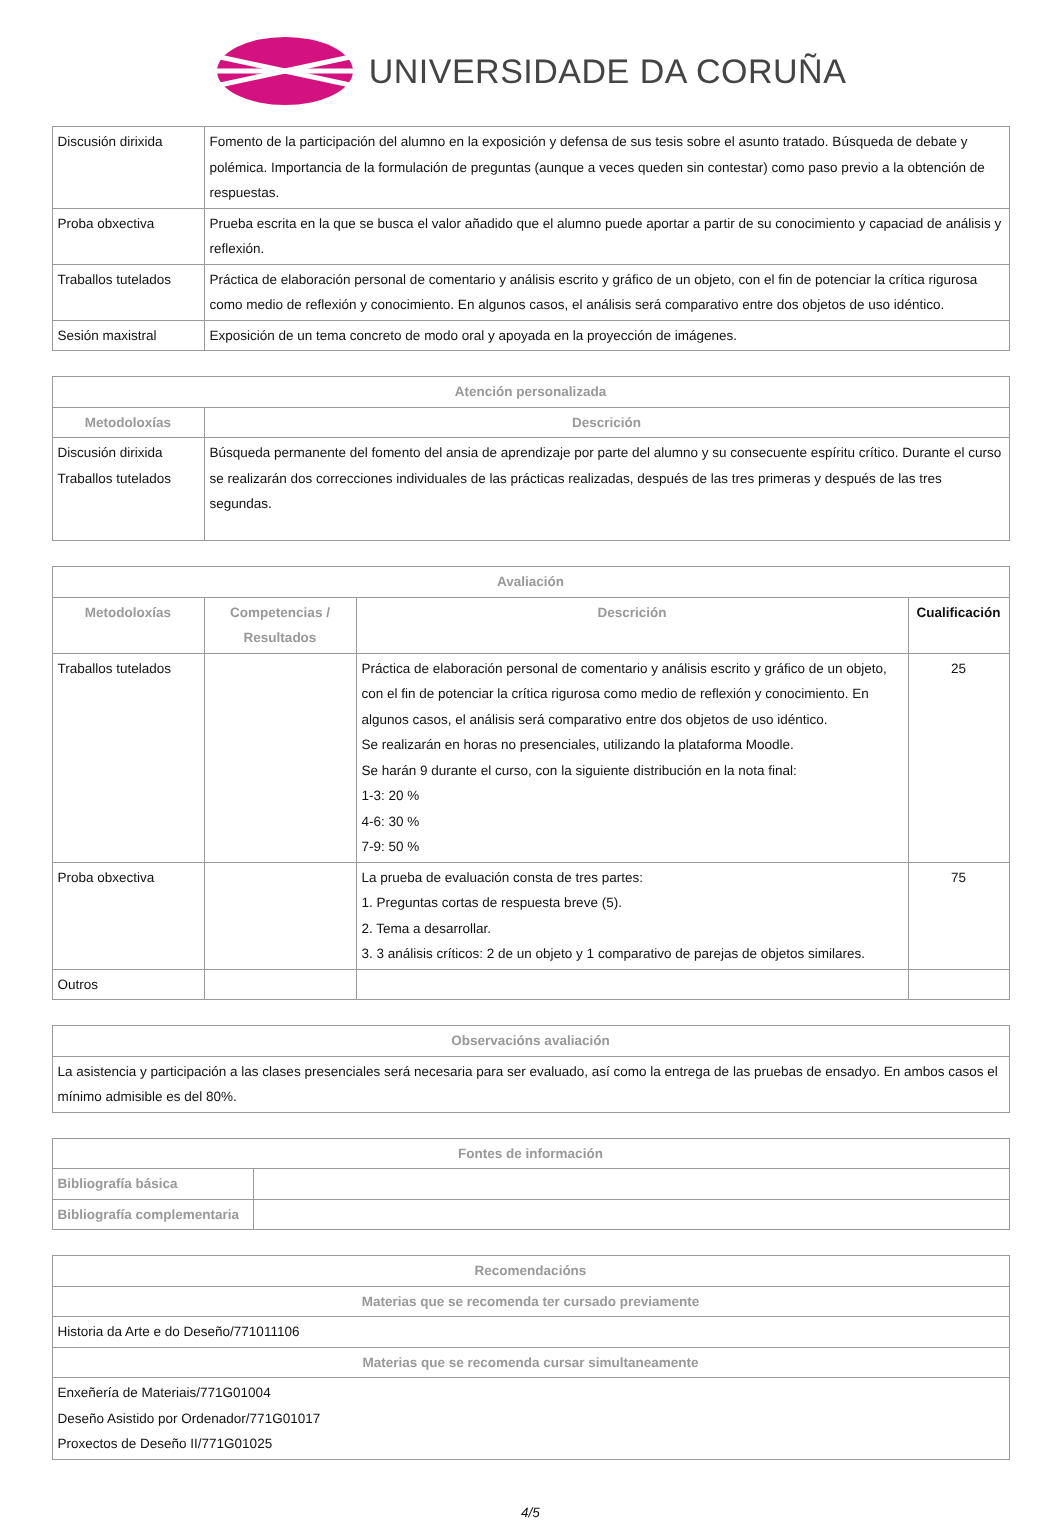UNIVERSIDADE DA CORUÑA
| Discusión dirixida | Fomento de la participación del alumno en la exposición y defensa de sus tesis sobre el asunto tratado. Búsqueda de debate y polémica. Importancia de la formulación de preguntas (aunque a veces queden sin contestar) como paso previo a la obtención de respuestas. |
| Proba obxectiva | Prueba escrita en la que se busca el valor añadido que el alumno puede aportar a partir de su conocimiento y capaciad de análisis y reflexión. |
| Traballos tutelados | Práctica de elaboración personal de comentario y análisis escrito y gráfico de un objeto, con el fin de potenciar la crítica rigurosa como medio de reflexión y conocimiento. En algunos casos, el análisis será comparativo entre dos objetos de uso idéntico. |
| Sesión maxistral | Exposición de un tema concreto de modo oral y apoyada en la proyección de imágenes. |
| Atención personalizada | |
| --- | --- |
| Metodoloxías | Descrición |
| Discusión dirixida Traballos tutelados | Búsqueda permanente del fomento del ansia de aprendizaje por parte del alumno y su consecuente espíritu crítico. Durante el curso se realizarán dos correcciones individuales de las prácticas realizadas, después de las tres primeras y después de las tres segundas. |
| Avaliación | | | |
| --- | --- | --- | --- |
| Metodoloxías | Competencias / Resultados | Descrición | Cualificación |
| Traballos tutelados | | Práctica de elaboración personal de comentario y análisis escrito y gráfico de un objeto, con el fin de potenciar la crítica rigurosa como medio de reflexión y conocimiento. En algunos casos, el análisis será comparativo entre dos objetos de uso idéntico. Se realizarán en horas no presenciales, utilizando la plataforma Moodle. Se harán 9 durante el curso, con la siguiente distribución en la nota final: 1-3: 20 % 4-6: 30 % 7-9: 50 % | 25 |
| Proba obxectiva | | La prueba de evaluación consta de tres partes: 1. Preguntas cortas de respuesta breve (5). 2. Tema a desarrollar. 3. 3 análisis críticos: 2 de un objeto y 1 comparativo de parejas de objetos similares. | 75 |
| Outros | | | |
| Observacións avaliación |
| --- |
| La asistencia y participación a las clases presenciales será necesaria para ser evaluado, así como la entrega de las pruebas de ensadyo. En ambos casos el mínimo admisible es del 80%. |
| Fontes de información | |
| --- | --- |
| Bibliografía básica | |
| Bibliografía complementaria | |
| Recomendacións |
| --- |
| Materias que se recomenda ter cursado previamente |
| Historia da Arte e do Deseño/771011106 |
| Materias que se recomenda cursar simultaneamente |
| Enxeñería de Materiais/771G01004 Deseño Asistido por Ordenador/771G01017 Proxectos de Deseño II/771G01025 |
4/5